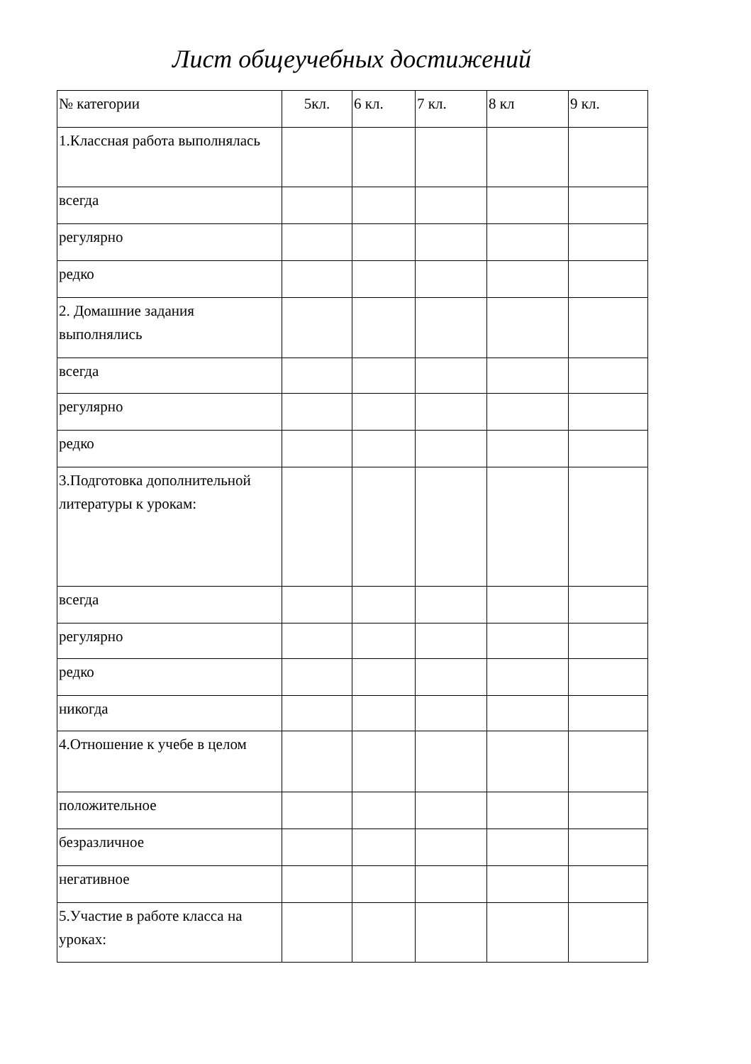Лист общеучебных достижений
| № категории | 5кл. | 6 кл. | 7 кл. | 8 кл | 9 кл. |
| 1.Классная работа выполнялась | | | | | |
| всегда | | | | | |
| регулярно | | | | | |
| редко | | | | | |
| 2. Домашние задания выполнялись | | | | | |
| всегда | | | | | |
| регулярно | | | | | |
| редко | | | | | |
| 3.Подготовка дополнительной литературы к урокам: | | | | | |
| всегда | | | | | |
| регулярно | | | | | |
| редко | | | | | |
| никогда | | | | | |
| 4.Отношение к учебе в целом | | | | | |
| положительное | | | | | |
| безразличное | | | | | |
| негативное | | | | | |
| 5.Участие в работе класса на уроках: | | | | | |